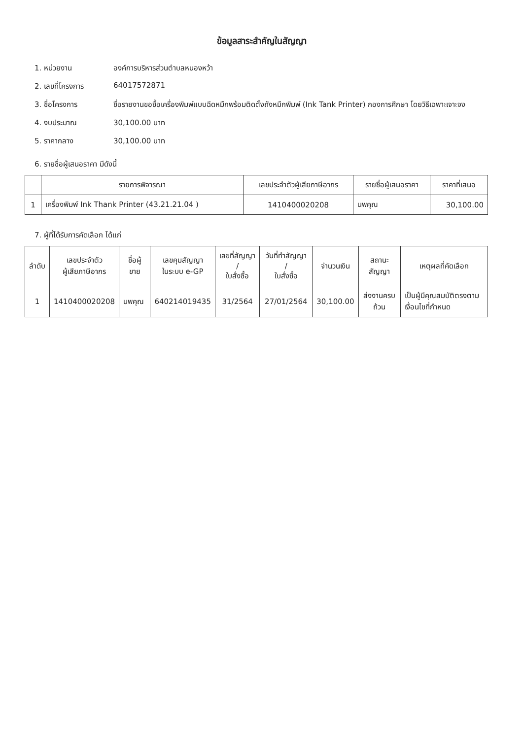ข้อมูลสาระสำคัญในสัญญา
1. หน่วยงาน องค์การบริหารส่วนตำบลหนองหว้า
2. เลขที่โครงการ 64017572871
3. ชื่อโครงการ ชื่อรายงานขอซื้อเครื่องพิมพ์แบบฉีดหมึกพร้อมติดตั้งถังหมึกพิมพ์ (Ink Tank Printer) กองการศึกษา โดยวิธีเฉพาะเจาะจง
4. งบประมาณ 30,100.00 บาท
5. ราคากลาง 30,100.00 บาท
6. รายชื่อผู้เสนอราคา มีดังนี้
| | รายการพิจารณา | เลขประจำตัวผู้เสียภาษีอากร | รายชื่อผู้เสนอราคา | ราคาที่เสนอ |
| --- | --- | --- | --- | --- |
| 1 | เครื่องพิมพ์ Ink Thank Printer (43.21.21.04 ) | 1410400020208 | นพคุณ | 30,100.00 |
7. ผู้ที่ได้รับการคัดเลือก ได้แก่
| ลำดับ | เลขประจำตัว ผู้เสียภาษีอากร | ชื่อผู้ขาย | เลขคุมสัญญา ในระบบ e-GP | เลขที่สัญญา / ใบสั่งซื้อ | วันที่ทำสัญญา / ใบสั่งซื้อ | จำนวนเงิน | สถานะสัญญา | เหตุผลที่คัดเลือก |
| --- | --- | --- | --- | --- | --- | --- | --- | --- |
| 1 | 1410400020208 | นพคุณ | 640214019435 | 31/2564 | 27/01/2564 | 30,100.00 | ส่งงานครบถ้วน | เป็นผู้มีคุณสมบัติตรงตามเงื่อนไขที่กำหนด |